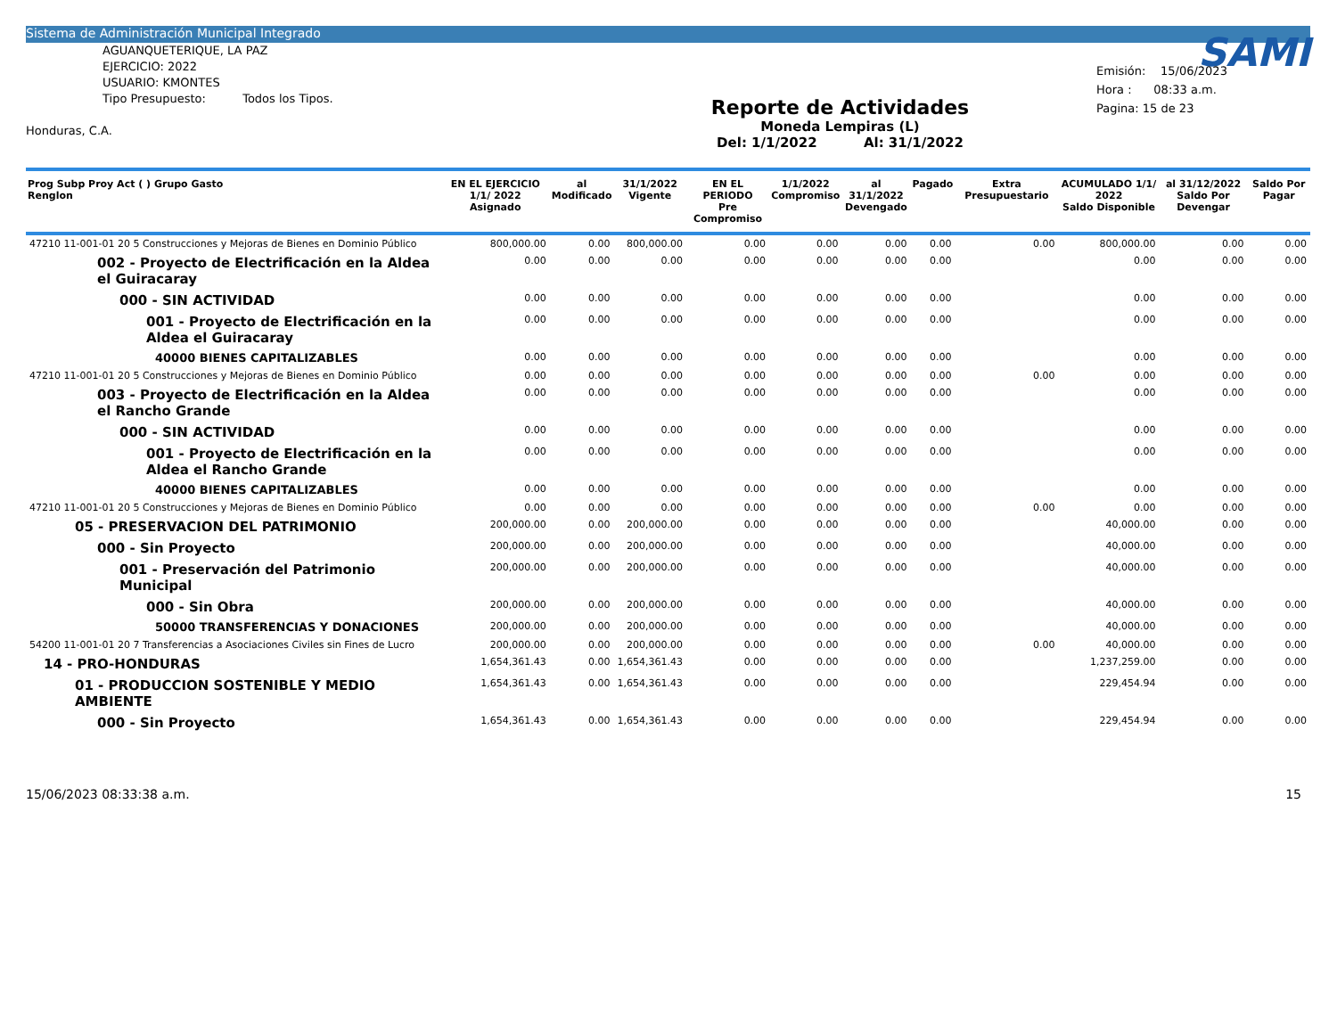Sistema de Administración Municipal Integrado
AGUANQUETERIQUE, LA PAZ
EJERCICIO: 2022
USUARIO: KMONTES
Tipo Presupuesto: Todos los Tipos.
Honduras, C.A.
Reporte de Actividades
Moneda Lempiras (L)
Del: 1/1/2022 Al: 31/1/2022
SAMI
Emisión: 15/06/2023
Hora : 08:33 a.m.
Pagina: 15 de 23
| Prog Subp Proy Act ( ) Grupo Gasto Renglon | EN EL EJERCICIO 1/1/ 2022 Asignado | al Modificado | 31/1/2022 Vigente | EN EL PERIODO Pre Compromiso | 1/1/2022 Compromiso | al 31/1/2022 Devengado | Pagado | Extra Presupuestario | ACUMULADO 1/1/ 2022 Saldo Disponible | al 31/12/2022 Saldo Por Devengar | Saldo Por Pagar |
| --- | --- | --- | --- | --- | --- | --- | --- | --- | --- | --- | --- |
| 47210 11-001-01 20 5 Construcciones y Mejoras de Bienes en Dominio Público | 800,000.00 | 0.00 | 800,000.00 | 0.00 | 0.00 | 0.00 | 0.00 | 0.00 | 800,000.00 | 0.00 | 0.00 |
| 002 - Proyecto de Electrificación en la Aldea el Guiracaray | 0.00 | 0.00 | 0.00 | 0.00 | 0.00 | 0.00 | 0.00 | | 0.00 | 0.00 | 0.00 |
| 000 - SIN ACTIVIDAD | 0.00 | 0.00 | 0.00 | 0.00 | 0.00 | 0.00 | 0.00 | | 0.00 | 0.00 | 0.00 |
| 001 - Proyecto de Electrificación en la Aldea el Guiracaray | 0.00 | 0.00 | 0.00 | 0.00 | 0.00 | 0.00 | 0.00 | | 0.00 | 0.00 | 0.00 |
| 40000 BIENES CAPITALIZABLES | 0.00 | 0.00 | 0.00 | 0.00 | 0.00 | 0.00 | 0.00 | | 0.00 | 0.00 | 0.00 |
| 47210 11-001-01 20 5 Construcciones y Mejoras de Bienes en Dominio Público | 0.00 | 0.00 | 0.00 | 0.00 | 0.00 | 0.00 | 0.00 | 0.00 | 0.00 | 0.00 | 0.00 |
| 003 - Proyecto de Electrificación en la Aldea el Rancho Grande | 0.00 | 0.00 | 0.00 | 0.00 | 0.00 | 0.00 | 0.00 | | 0.00 | 0.00 | 0.00 |
| 000 - SIN ACTIVIDAD | 0.00 | 0.00 | 0.00 | 0.00 | 0.00 | 0.00 | 0.00 | | 0.00 | 0.00 | 0.00 |
| 001 - Proyecto de Electrificación en la Aldea el Rancho Grande | 0.00 | 0.00 | 0.00 | 0.00 | 0.00 | 0.00 | 0.00 | | 0.00 | 0.00 | 0.00 |
| 40000 BIENES CAPITALIZABLES | 0.00 | 0.00 | 0.00 | 0.00 | 0.00 | 0.00 | 0.00 | | 0.00 | 0.00 | 0.00 |
| 47210 11-001-01 20 5 Construcciones y Mejoras de Bienes en Dominio Público | 0.00 | 0.00 | 0.00 | 0.00 | 0.00 | 0.00 | 0.00 | 0.00 | 0.00 | 0.00 | 0.00 |
| 05 - PRESERVACION DEL PATRIMONIO | 200,000.00 | 0.00 | 200,000.00 | 0.00 | 0.00 | 0.00 | 0.00 | | 40,000.00 | 0.00 | 0.00 |
| 000 - Sin Proyecto | 200,000.00 | 0.00 | 200,000.00 | 0.00 | 0.00 | 0.00 | 0.00 | | 40,000.00 | 0.00 | 0.00 |
| 001 - Preservación del Patrimonio Municipal | 200,000.00 | 0.00 | 200,000.00 | 0.00 | 0.00 | 0.00 | 0.00 | | 40,000.00 | 0.00 | 0.00 |
| 000 - Sin Obra | 200,000.00 | 0.00 | 200,000.00 | 0.00 | 0.00 | 0.00 | 0.00 | | 40,000.00 | 0.00 | 0.00 |
| 50000 TRANSFERENCIAS Y DONACIONES | 200,000.00 | 0.00 | 200,000.00 | 0.00 | 0.00 | 0.00 | 0.00 | | 40,000.00 | 0.00 | 0.00 |
| 54200 11-001-01 20 7 Transferencias a Asociaciones Civiles sin Fines de Lucro | 200,000.00 | 0.00 | 200,000.00 | 0.00 | 0.00 | 0.00 | 0.00 | 0.00 | 40,000.00 | 0.00 | 0.00 |
| 14 - PRO-HONDURAS | 1,654,361.43 | 0.00 | 1,654,361.43 | 0.00 | 0.00 | 0.00 | 0.00 | | 1,237,259.00 | 0.00 | 0.00 |
| 01 - PRODUCCION SOSTENIBLE Y MEDIO AMBIENTE | 1,654,361.43 | 0.00 | 1,654,361.43 | 0.00 | 0.00 | 0.00 | 0.00 | | 229,454.94 | 0.00 | 0.00 |
| 000 - Sin Proyecto | 1,654,361.43 | 0.00 | 1,654,361.43 | 0.00 | 0.00 | 0.00 | 0.00 | | 229,454.94 | 0.00 | 0.00 |
15/06/2023 08:33:38 a.m. 15